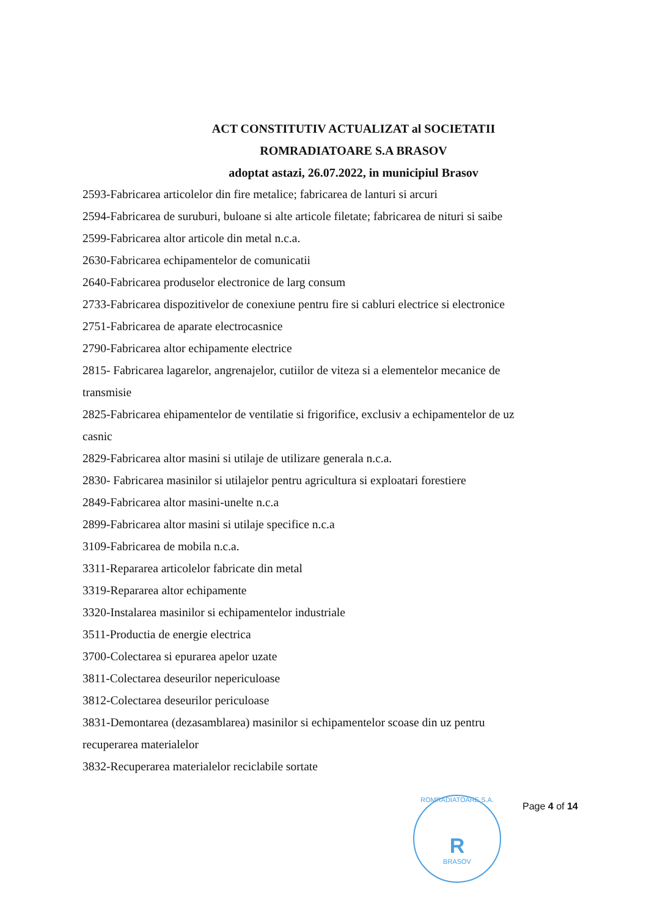ACT CONSTITUTIV ACTUALIZAT al SOCIETATII
ROMRADIATOARE S.A BRASOV
adoptat astazi, 26.07.2022, in municipiul Brasov
2593-Fabricarea articolelor din fire metalice; fabricarea de lanturi si arcuri
2594-Fabricarea de suruburi, buloane si alte articole filetate; fabricarea de nituri si saibe
2599-Fabricarea altor articole din metal n.c.a.
2630-Fabricarea echipamentelor de comunicatii
2640-Fabricarea produselor electronice de larg consum
2733-Fabricarea dispozitivelor de conexiune pentru fire si cabluri electrice si electronice
2751-Fabricarea de aparate electrocasnice
2790-Fabricarea altor echipamente electrice
2815- Fabricarea lagarelor, angrenajelor, cutiilor de viteza si a elementelor mecanice de transmisie
2825-Fabricarea ehipamentelor de ventilatie si frigorifice, exclusiv a echipamentelor de uz casnic
2829-Fabricarea altor masini si utilaje de utilizare generala n.c.a.
2830- Fabricarea masinilor si utilajelor pentru agricultura si exploatari forestiere
2849-Fabricarea altor masini-unelte n.c.a
2899-Fabricarea altor masini si utilaje specifice n.c.a
3109-Fabricarea de mobila n.c.a.
3311-Repararea articolelor fabricate din metal
3319-Repararea altor echipamente
3320-Instalarea masinilor si echipamentelor industriale
3511-Productia de energie electrica
3700-Colectarea si epurarea apelor uzate
3811-Colectarea deseurilor nepericuloase
3812-Colectarea deseurilor periculoase
3831-Demontarea (dezasamblarea) masinilor si echipamentelor scoase din uz pentru recuperarea materialelor
3832-Recuperarea materialelor reciclabile sortate
ROMRADIATOARE S.A.
R
BRASOV
Page 4 of 14